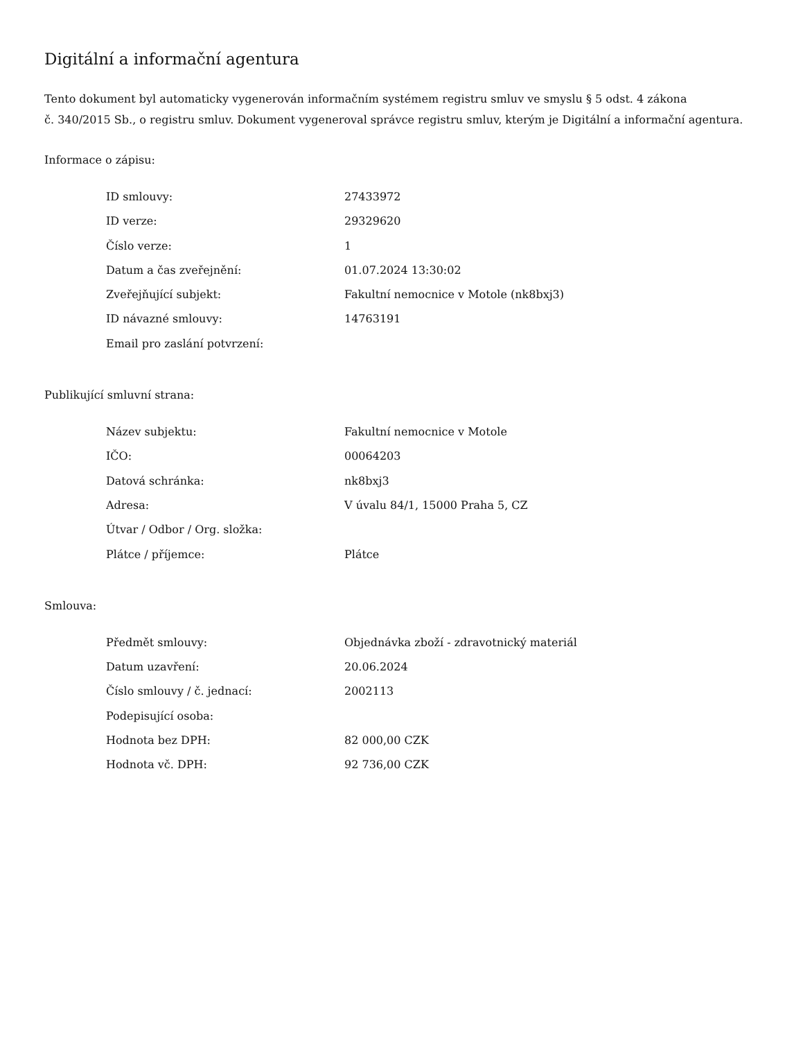Digitální a informační agentura
Tento dokument byl automaticky vygenerován informačním systémem registru smluv ve smyslu § 5 odst. 4 zákona
č. 340/2015 Sb., o registru smluv. Dokument vygeneroval správce registru smluv, kterým je Digitální a informační agentura.
Informace o zápisu:
| ID smlouvy: | 27433972 |
| ID verze: | 29329620 |
| Číslo verze: | 1 |
| Datum a čas zveřejnění: | 01.07.2024 13:30:02 |
| Zveřejňující subjekt: | Fakultní nemocnice v Motole (nk8bxj3) |
| ID návazné smlouvy: | 14763191 |
| Email pro zaslání potvrzení: | |
Publikující smluvní strana:
| Název subjektu: | Fakultní nemocnice v Motole |
| IČO: | 00064203 |
| Datová schránka: | nk8bxj3 |
| Adresa: | V úvalu 84/1, 15000 Praha 5, CZ |
| Útvar / Odbor / Org. složka: | |
| Plátce / příjemce: | Plátce |
Smlouva:
| Předmět smlouvy: | Objednávka zboží - zdravotnický materiál |
| Datum uzavření: | 20.06.2024 |
| Číslo smlouvy / č. jednací: | 2002113 |
| Podepisující osoba: | |
| Hodnota bez DPH: | 82 000,00 CZK |
| Hodnota vč. DPH: | 92 736,00 CZK |